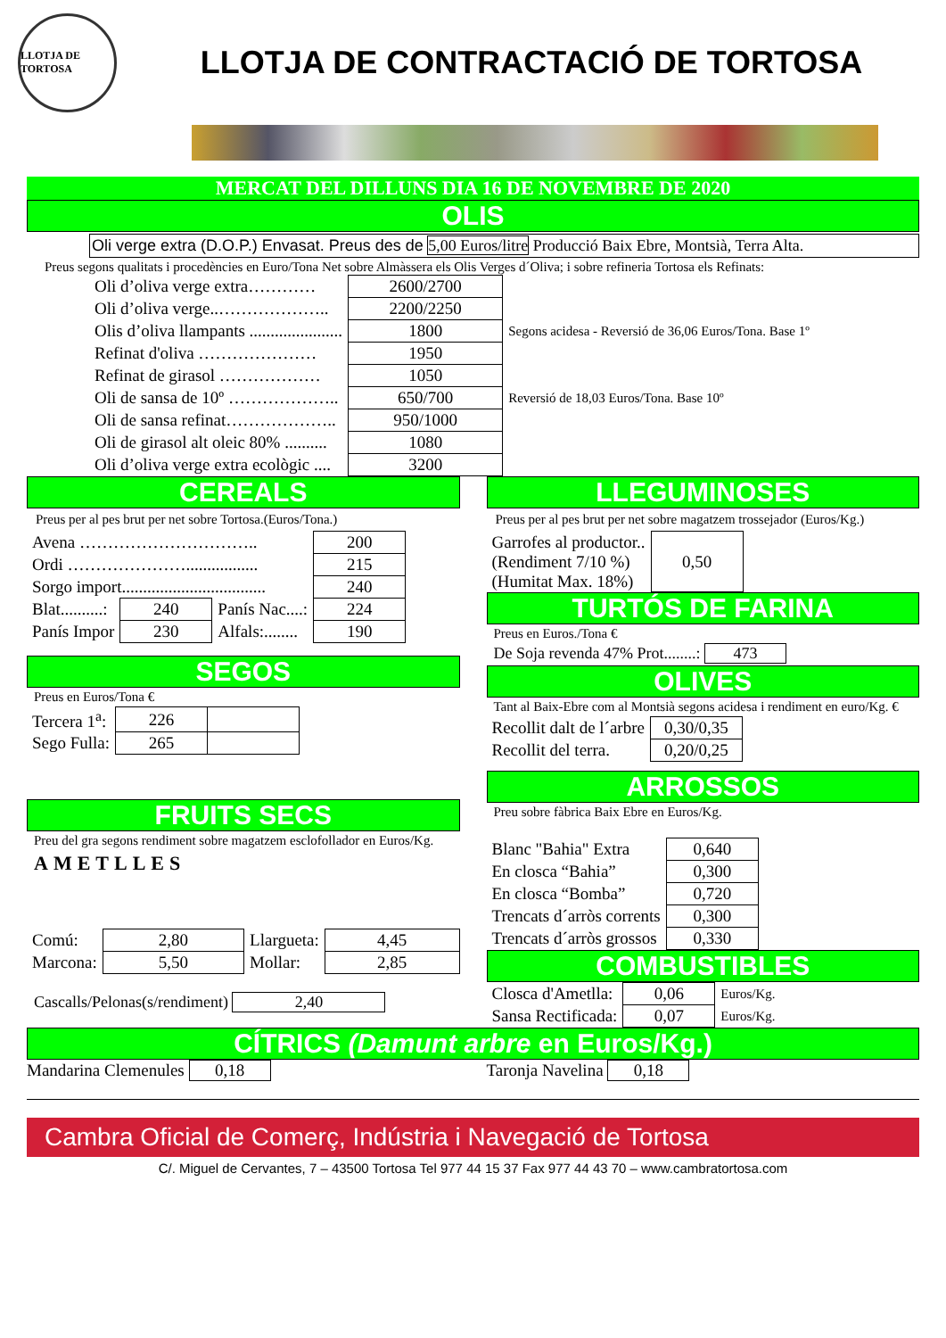LLOTJA DE TORTOSA
LLOTJA DE CONTRACTACIÓ DE TORTOSA
MERCAT DEL DILLUNS DIA 16 DE NOVEMBRE DE 2020
OLIS
Oli verge extra (D.O.P.) Envasat. Preus des de 5,00 Euros/litre Producció Baix Ebre, Montsià, Terra Alta.
Preus segons qualitats i procedències en Euro/Tona Net sobre Almàssera els Olis Verges d´Oliva; i sobre refineria Tortosa els Refinats:
| Oli d’oliva verge extra………… | 2600/2700 | |
| Oli d’oliva verge..……………….. | 2200/2250 | |
| Olis d’oliva llampants ...................... | 1800 | Segons acidesa - Reversió de 36,06 Euros/Tona. Base 1º |
| Refinat d'oliva ………………… | 1950 | |
| Refinat de girasol ……………… | 1050 | |
| Oli de sansa de 10º ……………….. | 650/700 | Reversió de 18,03 Euros/Tona. Base 10º |
| Oli de sansa refinat……………….. | 950/1000 | |
| Oli de girasol alt oleic 80% .......... | 1080 | |
| Oli d’oliva verge extra ecològic .... | 3200 | |
CEREALS
Preus per al pes brut per net sobre Tortosa.(Euros/Tona.)
| Avena ………………………….. | | | 200 |
| Ordi …………………................. | | | 215 |
| Sorgo import.................................. | | | 240 |
| Blat..........: | 240 | Panís Nac....: | 224 |
| Panís Impor | 230 | Alfals:........ | 190 |
SEGOS
Preus en Euros/Tona €
| Tercera 1<sup>a</sup>: | 226 | |
| Sego Fulla: | 265 | |
FRUITS SECS
Preu del gra segons rendiment sobre magatzem esclofollador en Euros/Kg.
AMETLLES
| Comú: | 2,80 | Llargueta: | 4,45 |
| Marcona: | 5,50 | Mollar: | 2,85 |
Cascalls/Pelonas(s/rendiment) 2,40
LLEGUMINOSES
Preus per al pes brut per net sobre magatzem trossejador (Euros/Kg.)
| Garrofes al productor.. (Rendiment 7/10 %) (Humitat Max. 18%) | 0,50 |
TURTÓS DE FARINA
Preus en Euros./Tona €
De Soja revenda 47% Prot........: 473
OLIVES
Tant al Baix-Ebre com al Montsià segons acidesa i rendiment en euro/Kg. €
| Recollit dalt de l´arbre | 0,30/0,35 |
| Recollit del terra. | 0,20/0,25 |
ARROSSOS
Preu sobre fàbrica Baix Ebre en Euros/Kg.
| Blanc "Bahia" Extra | 0,640 |
| En closca “Bahia” | 0,300 |
| En closca “Bomba” | 0,720 |
| Trencats d´arròs corrents | 0,300 |
| Trencats d´arròs grossos | 0,330 |
COMBUSTIBLES
| Closca d'Ametlla: | 0,06 | Euros/Kg. |
| Sansa Rectificada: | 0,07 | Euros/Kg. |
CÍTRICS (Damunt arbre en Euros/Kg.)
Mandarina Clemenules 0,18 Taronja Navelina 0,18
Cambra Oficial de Comerç, Indústria i Navegació de Tortosa
C/. Miguel de Cervantes, 7 – 43500 Tortosa Tel 977 44 15 37 Fax 977 44 43 70 – www.cambratortosa.com